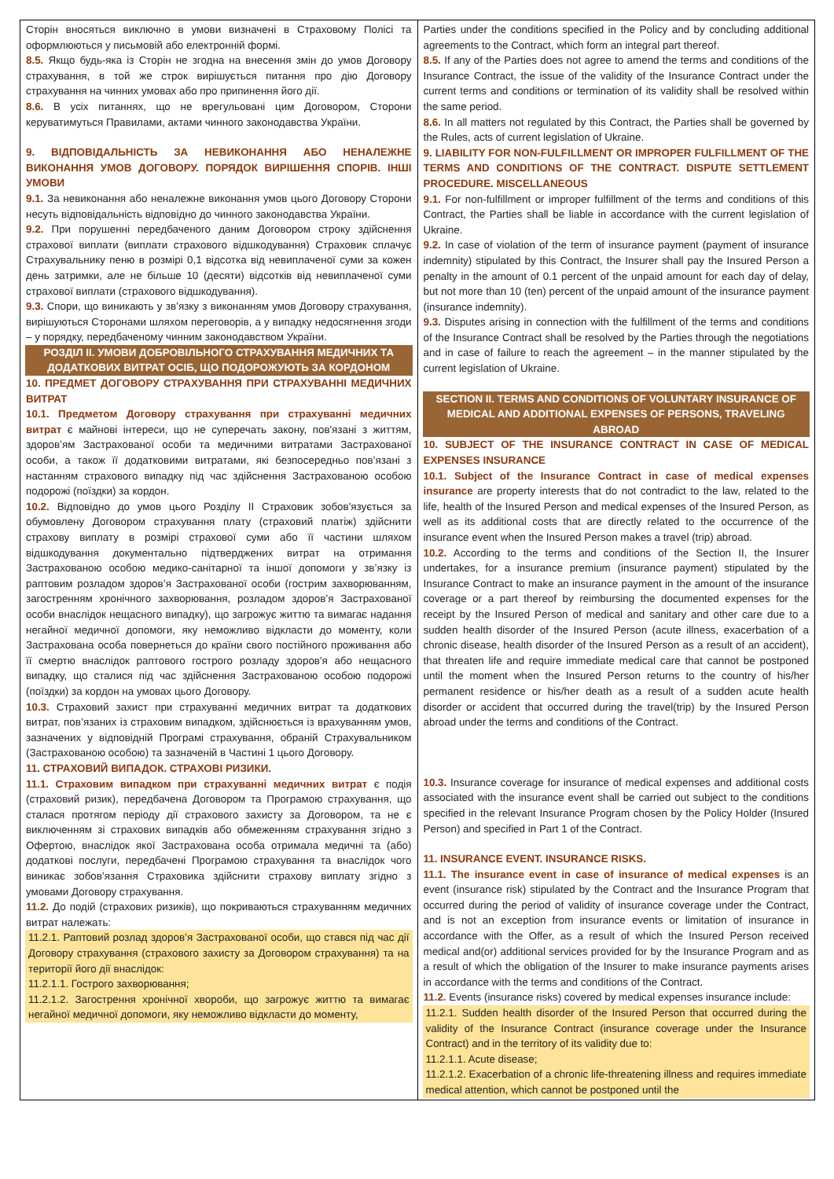| Сторін вносяться виключно в умови визначені в Страховому Полісі та оформлюються у письмовій або електронній формі. 8.5. Якщо будь-яка із Сторін не згодна на внесення змін до умов Договору страхування, в той же строк вирішується питання про дію Договору страхування на чинних умовах або про припинення його дії. 8.6. В усіх питаннях, що не врегульовані цим Договором, Сторони керуватимуться Правилами, актами чинного законодавства України. 9. ВІДПОВІДАЛЬНІСТЬ ЗА НЕВИКОНАННЯ АБО НЕНАЛЕЖНЕ ВИКОНАННЯ УМОВ ДОГОВОРУ. ПОРЯДОК ВИРІШЕННЯ СПОРІВ. ІНШІ УМОВИ 9.1. За невиконання або неналежне виконання умов цього Договору Сторони несуть відповідальність відповідно до чинного законодавства України. 9.2. При порушенні передбаченого даним Договором строку здійснення страхової виплати (виплати страхового відшкодування) Страховик сплачує Страхувальнику пеню в розмірі 0,1 відсотка від невиплаченої суми за кожен день затримки, але не більше 10 (десяти) відсотків від невиплаченої суми страхової виплати (страхового відшкодування). 9.3. Спори, що виникають у зв’язку з виконанням умов Договору страхування, вирішуються Сторонами шляхом переговорів, а у випадку недосягнення згоди – у порядку, передбаченому чинним законодавством України. РОЗДІЛ ІІ. УМОВИ ДОБРОВІЛЬНОГО СТРАХУВАННЯ МЕДИЧНИХ ТА ДОДАТКОВИХ ВИТРАТ ОСІБ, ЩО ПОДОРОЖУЮТЬ ЗА КОРДОНОМ 10. ПРЕДМЕТ ДОГОВОРУ СТРАХУВАННЯ ПРИ СТРАХУВАННІ МЕДИЧНИХ ВИТРАТ 10.1. Предметом Договору страхування при страхуванні медичних витрат є майнові інтереси, що не суперечать закону, пов'язані з життям, здоров’ям Застрахованої особи та медичними витратами Застрахованої особи, а також її додатковими витратами, які безпосередньо пов’язані з настанням страхового випадку під час здійснення Застрахованою особою подорожі (поїздки) за кордон. 10.2. Відповідно до умов цього Розділу ІІ Страховик зобов'язується за обумовлену Договором страхування плату (страховий платіж) здійснити страхову виплату в розмірі страхової суми або її частини шляхом відшкодування документально підтверджених витрат на отримання Застрахованою особою медико-санітарної та іншої допомоги у зв’язку із раптовим розладом здоров’я Застрахованої особи (гострим захворюванням, загостренням хронічного захворювання, розладом здоров’я Застрахованої особи внаслідок нещасного випадку), що загрожує життю та вимагає надання негайної медичної допомоги, яку неможливо відкласти до моменту, коли Застрахована особа повернеться до країни свого постійного проживання або її смертю внаслідок раптового гострого розладу здоров'я або нещасного випадку, що сталися під час здійснення Застрахованою особою подорожі (поїздки) за кордон на умовах цього Договору. 10.3. Страховий захист при страхуванні медичних витрат та додаткових витрат, пов’язаних із страховим випадком, здійснюється із врахуванням умов, зазначених у відповідній Програмі страхування, обраній Страхувальником (Застрахованою особою) та зазначеній в Частині 1 цього Договору. 11. СТРАХОВИЙ ВИПАДОК. СТРАХОВІ РИЗИКИ. 11.1. Страховим випадком при страхуванні медичних витрат є подія (страховий ризик), передбачена Договором та Програмою страхування, що сталася протягом періоду дії страхового захисту за Договором, та не є виключенням зі страхових випадків або обмеженням страхування згідно з Офертою, внаслідок якої Застрахована особа отримала медичні та (або) додаткові послуги, передбачені Програмою страхування та внаслідок чого виникає зобов’язання Страховика здійснити страхову виплату згідно з умовами Договору страхування. 11.2. До подій (страхових ризиків), що покриваються страхуванням медичних витрат належать: 11.2.1. Раптовий розлад здоров’я Застрахованої особи, що стався під час дії Договору страхування (страхового захисту за Договором страхування) та на території його дії внаслідок: 11.2.1.1. Гострого захворювання; 11.2.1.2. Загострення хронічної хвороби, що загрожує життю та вимагає негайної медичної допомоги, яку неможливо відкласти до моменту, | Parties under the conditions specified in the Policy and by concluding additional agreements to the Contract, which form an integral part thereof. 8.5. If any of the Parties does not agree to amend the terms and conditions of the Insurance Contract, the issue of the validity of the Insurance Contract under the current terms and conditions or termination of its validity shall be resolved within the same period. 8.6. In all matters not regulated by this Contract, the Parties shall be governed by the Rules, acts of current legislation of Ukraine. 9. LIABILITY FOR NON-FULFILLMENT OR IMPROPER FULFILLMENT OF THE TERMS AND CONDITIONS OF THE CONTRACT. DISPUTE SETTLEMENT PROCEDURE. MISCELLANEOUS 9.1. For non-fulfillment or improper fulfillment of the terms and conditions of this Contract, the Parties shall be liable in accordance with the current legislation of Ukraine. 9.2. In case of violation of the term of insurance payment (payment of insurance indemnity) stipulated by this Contract, the Insurer shall pay the Insured Person a penalty in the amount of 0.1 percent of the unpaid amount for each day of delay, but not more than 10 (ten) percent of the unpaid amount of the insurance payment (insurance indemnity). 9.3. Disputes arising in connection with the fulfillment of the terms and conditions of the Insurance Contract shall be resolved by the Parties through the negotiations and in case of failure to reach the agreement – in the manner stipulated by the current legislation of Ukraine. SECTION II. TERMS AND CONDITIONS OF VOLUNTARY INSURANCE OF MEDICAL AND ADDITIONAL EXPENSES OF PERSONS, TRAVELING ABROAD 10. SUBJECT OF THE INSURANCE CONTRACT IN CASE OF MEDICAL EXPENSES INSURANCE 10.1. Subject of the Insurance Contract in case of medical expenses insurance are property interests that do not contradict to the law, related to the life, health of the Insured Person and medical expenses of the Insured Person, as well as its additional costs that are directly related to the occurrence of the insurance event when the Insured Person makes a travel (trip) abroad. 10.2. According to the terms and conditions of the Section II, the Insurer undertakes, for a insurance premium (insurance payment) stipulated by the Insurance Contract to make an insurance payment in the amount of the insurance coverage or a part thereof by reimbursing the documented expenses for the receipt by the Insured Person of medical and sanitary and other care due to a sudden health disorder of the Insured Person (acute illness, exacerbation of a chronic disease, health disorder of the Insured Person as a result of an accident), that threaten life and require immediate medical care that cannot be postponed until the moment when the Insured Person returns to the country of his/her permanent residence or his/her death as a result of a sudden acute health disorder or accident that occurred during the travel(trip) by the Insured Person abroad under the terms and conditions of the Contract. 10.3. Insurance coverage for insurance of medical expenses and additional costs associated with the insurance event shall be carried out subject to the conditions specified in the relevant Insurance Program chosen by the Policy Holder (Insured Person) and specified in Part 1 of the Contract. 11. INSURANCE EVENT. INSURANCE RISKS. 11.1. The insurance event in case of insurance of medical expenses is an event (insurance risk) stipulated by the Contract and the Insurance Program that occurred during the period of validity of insurance coverage under the Contract, and is not an exception from insurance events or limitation of insurance in accordance with the Offer, as a result of which the Insured Person received medical and(or) additional services provided for by the Insurance Program and as a result of which the obligation of the Insurer to make insurance payments arises in accordance with the terms and conditions of the Contract. 11.2. Events (insurance risks) covered by medical expenses insurance include: 11.2.1. Sudden health disorder of the Insured Person that occurred during the validity of the Insurance Contract (insurance coverage under the Insurance Contract) and in the territory of its validity due to: 11.2.1.1. Acute disease; 11.2.1.2. Exacerbation of a chronic life-threatening illness and requires immediate medical attention, which cannot be postponed until the |